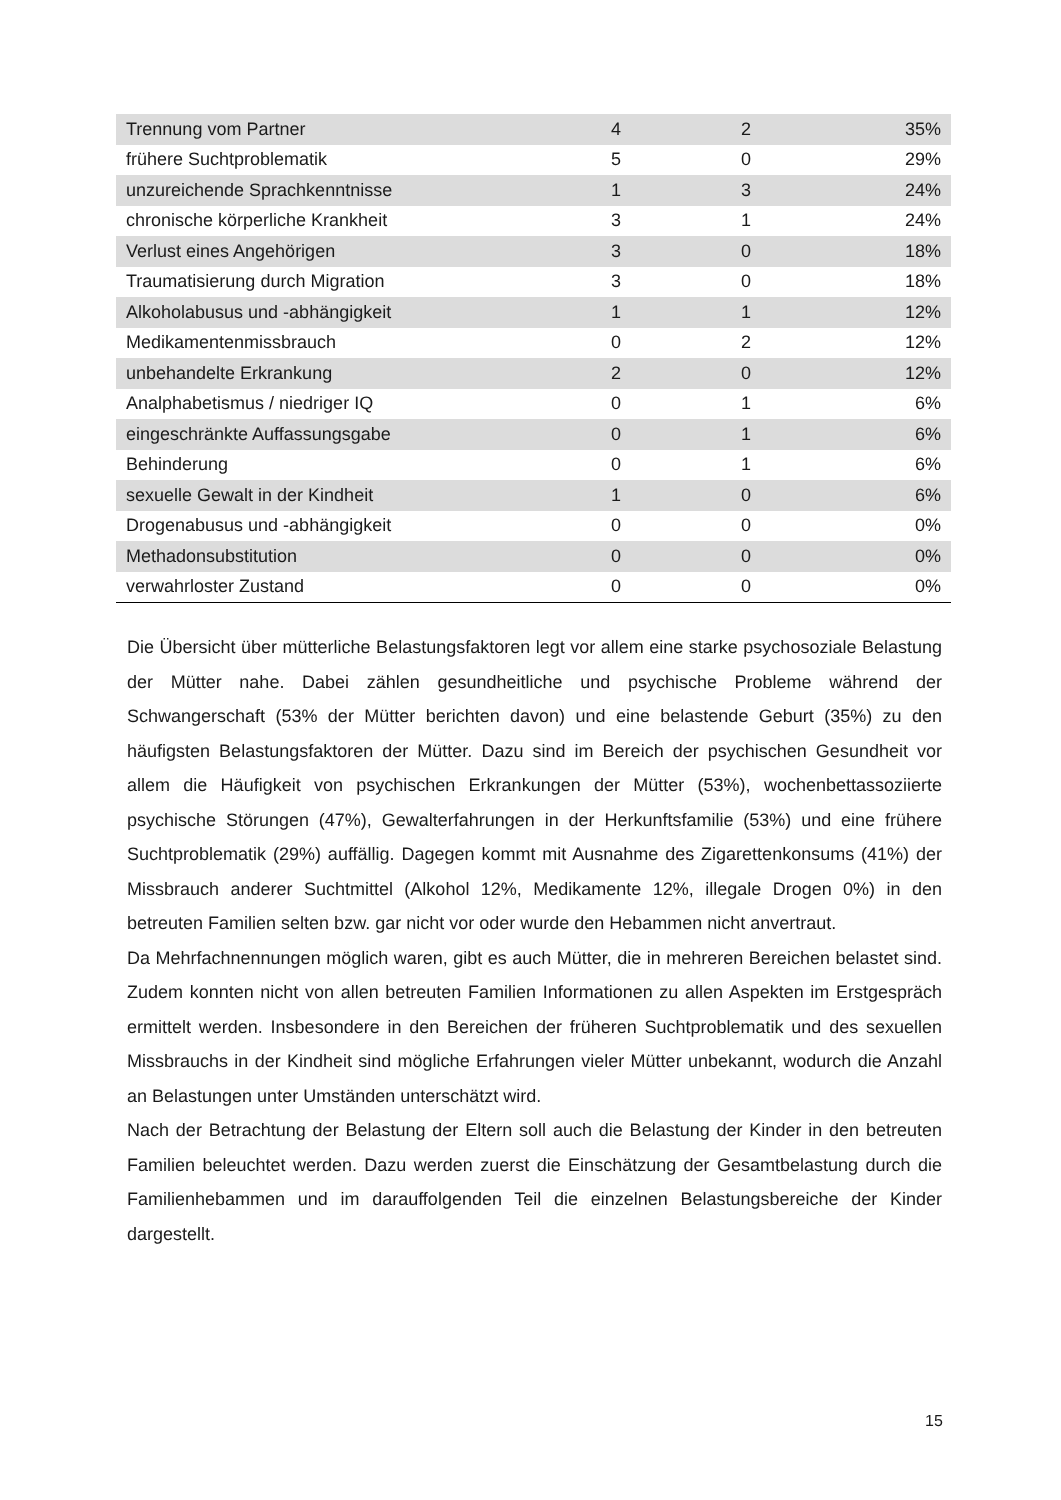| Trennung vom Partner | 4 | 2 | 35% |
| frühere Suchtproblematik | 5 | 0 | 29% |
| unzureichende Sprachkenntnisse | 1 | 3 | 24% |
| chronische körperliche Krankheit | 3 | 1 | 24% |
| Verlust eines Angehörigen | 3 | 0 | 18% |
| Traumatisierung durch Migration | 3 | 0 | 18% |
| Alkoholabusus und -abhängigkeit | 1 | 1 | 12% |
| Medikamentenmissbrauch | 0 | 2 | 12% |
| unbehandelte Erkrankung | 2 | 0 | 12% |
| Analphabetismus / niedriger IQ | 0 | 1 | 6% |
| eingeschränkte Auffassungsgabe | 0 | 1 | 6% |
| Behinderung | 0 | 1 | 6% |
| sexuelle Gewalt in der Kindheit | 1 | 0 | 6% |
| Drogenabusus und -abhängigkeit | 0 | 0 | 0% |
| Methadonsubstitution | 0 | 0 | 0% |
| verwahrloster Zustand | 0 | 0 | 0% |
Die Übersicht über mütterliche Belastungsfaktoren legt vor allem eine starke psychosoziale Belastung der Mütter nahe. Dabei zählen gesundheitliche und psychische Probleme während der Schwangerschaft (53% der Mütter berichten davon) und eine belastende Geburt (35%) zu den häufigsten Belastungsfaktoren der Mütter. Dazu sind im Bereich der psychischen Gesundheit vor allem die Häufigkeit von psychischen Erkrankungen der Mütter (53%), wochenbettassoziierte psychische Störungen (47%), Gewalterfahrungen in der Herkunftsfamilie (53%) und eine frühere Suchtproblematik (29%) auffällig. Dagegen kommt mit Ausnahme des Zigarettenkonsums (41%) der Missbrauch anderer Suchtmittel (Alkohol 12%, Medikamente 12%, illegale Drogen 0%) in den betreuten Familien selten bzw. gar nicht vor oder wurde den Hebammen nicht anvertraut.
Da Mehrfachnennungen möglich waren, gibt es auch Mütter, die in mehreren Bereichen belastet sind. Zudem konnten nicht von allen betreuten Familien Informationen zu allen Aspekten im Erstgespräch ermittelt werden. Insbesondere in den Bereichen der früheren Suchtproblematik und des sexuellen Missbrauchs in der Kindheit sind mögliche Erfahrungen vieler Mütter unbekannt, wodurch die Anzahl an Belastungen unter Umständen unterschätzt wird.
Nach der Betrachtung der Belastung der Eltern soll auch die Belastung der Kinder in den betreuten Familien beleuchtet werden. Dazu werden zuerst die Einschätzung der Gesamtbelastung durch die Familienhebammen und im darauffolgenden Teil die einzelnen Belastungsbereiche der Kinder dargestellt.
15